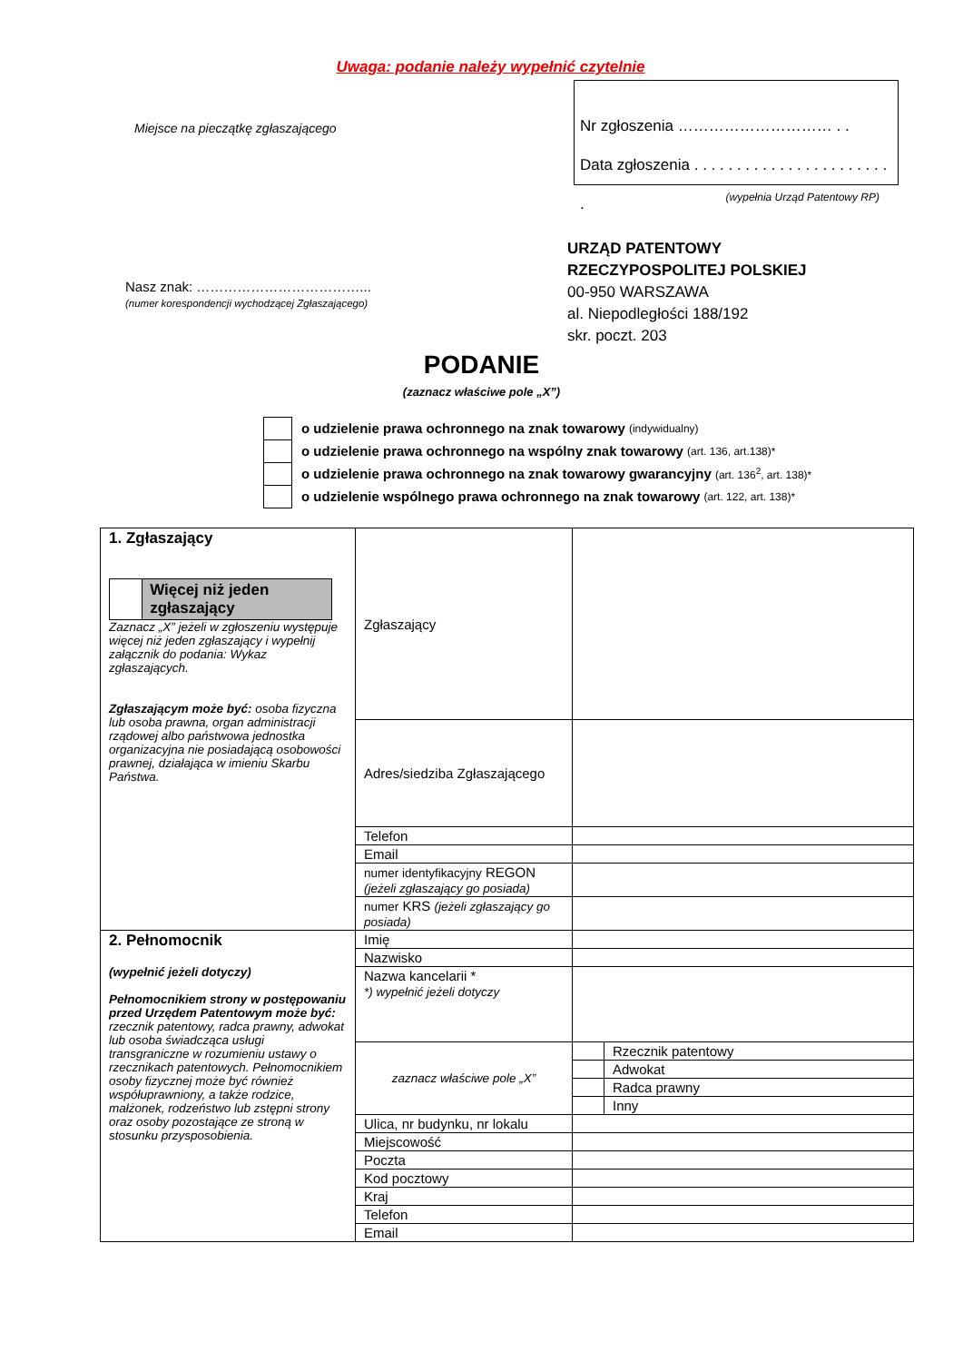Uwaga: podanie należy wypełnić czytelnie
Miejsce na pieczątkę zgłaszającego
Nr zgłoszenia ………………………… . .
Data zgłoszenia . . . . . . . . . . . . . . . . . . . . . . . .
(wypełnia Urząd Patentowy RP)
Nasz znak: ………………………………...
(numer korespondencji wychodzącej Zgłaszającego)
URZĄD PATENTOWY
RZECZYPOSPOLITEJ POLSKIEJ
00-950 WARSZAWA
al. Niepodległości 188/192
skr. poczt. 203
PODANIE
(zaznacz właściwe pole „X”)
o udzielenie prawa ochronnego na znak towarowy (indywidualny)
o udzielenie prawa ochronnego na wspólny znak towarowy (art. 136, art.138)*
o udzielenie prawa ochronnego na znak towarowy gwarancyjny (art. 136<sup>2</sup>, art. 138)*
o udzielenie wspólnego prawa ochronnego na znak towarowy (art. 122, art. 138)*
| 1. Zgłaszający Więcej niż jeden zgłaszający Zaznacz „X” jeżeli w zgłoszeniu występuje więcej niż jeden zgłaszający i wypełnij załącznik do podania: Wykaz zgłaszających. Zgłaszającym może być: osoba fizyczna lub osoba prawna, organ administracji rządowej albo państwowa jednostka organizacyjna nie posiadającą osobowości prawnej, działająca w imieniu Skarbu Państwa. | Zgłaszający | | |
| | Adres/siedziba Zgłaszającego | | |
| | Telefon | | |
| | Email | | |
| | numer identyfikacyjny REGON (jeżeli zgłaszający go posiada) | | |
| | numer KRS (jeżeli zgłaszający go posiada) | | |
| 2. Pełnomocnik (wypełnić jeżeli dotyczy) Pełnomocnikiem strony w postępowaniu przed Urzędem Patentowym może być: rzecznik patentowy, radca prawny, adwokat lub osoba świadcząca usługi transgraniczne w rozumieniu ustawy o rzecznikach patentowych. Pełnomocnikiem osoby fizycznej może być również współuprawniony, a także rodzice, małżonek, rodzeństwo lub zstępni strony oraz osoby pozostające ze stroną w stosunku przysposobienia. | Imię | | |
| | Nazwisko | | |
| | Nazwa kancelarii * *) wypełnić jeżeli dotyczy | | |
| | zaznacz właściwe pole „X” | | Rzecznik patentowy |
| | | | Adwokat |
| | | | Radca prawny |
| | | | Inny |
| | Ulica, nr budynku, nr lokalu | | |
| | Miejscowość | | |
| | Poczta | | |
| | Kod pocztowy | | |
| | Kraj | | |
| | Telefon | | |
| | Email | | |